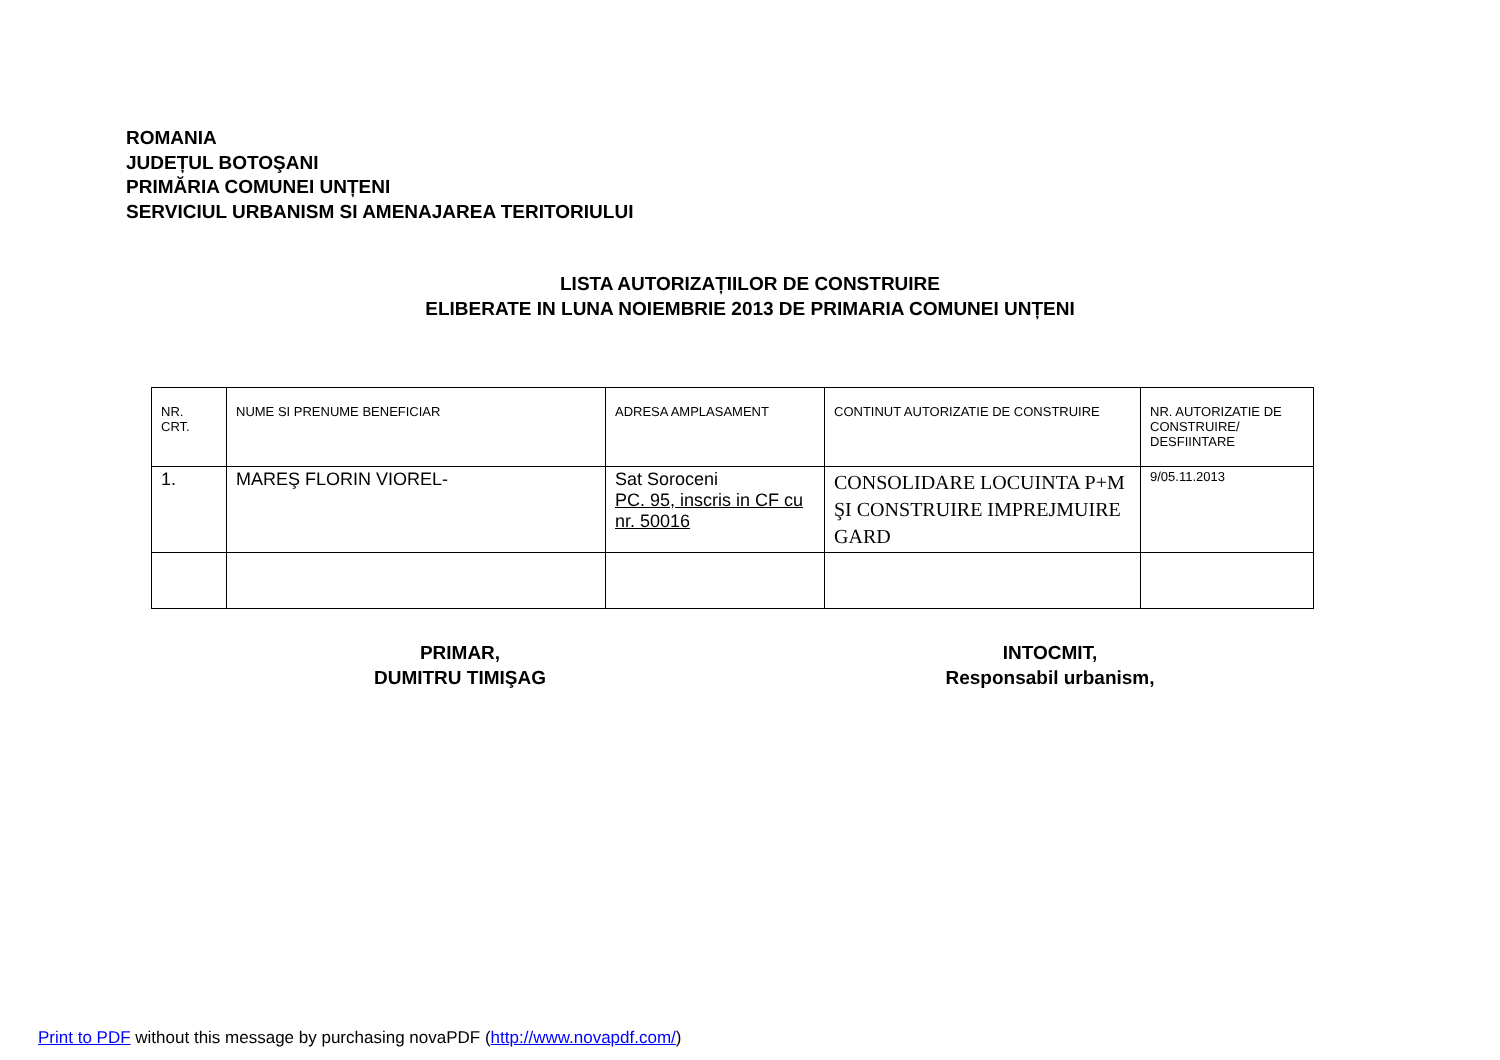ROMANIA
JUDEȚUL BOTOŞANI
PRIMĂRIA COMUNEI UNȚENI
SERVICIUL URBANISM SI AMENAJAREA TERITORIULUI
LISTA AUTORIZAȚIILOR DE CONSTRUIRE
ELIBERATE IN LUNA NOIEMBRIE 2013 DE PRIMARIA COMUNEI UNȚENI
| NR. CRT. | NUME SI PRENUME BENEFICIAR | ADRESA AMPLASAMENT | CONTINUT AUTORIZATIE DE CONSTRUIRE | NR. AUTORIZATIE DE CONSTRUIRE/ DESFIINTARE |
| 1. | MAREŞ FLORIN VIOREL- | Sat Soroceni PC. 95, inscris in CF cu nr. 50016 | CONSOLIDARE LOCUINTA P+M ŞI CONSTRUIRE IMPREJMUIRE GARD | 9/05.11.2013 |
PRIMAR,
DUMITRU TIMIŞAG
INTOCMIT,
Responsabil urbanism,
Print to PDF without this message by purchasing novaPDF (http://www.novapdf.com/)